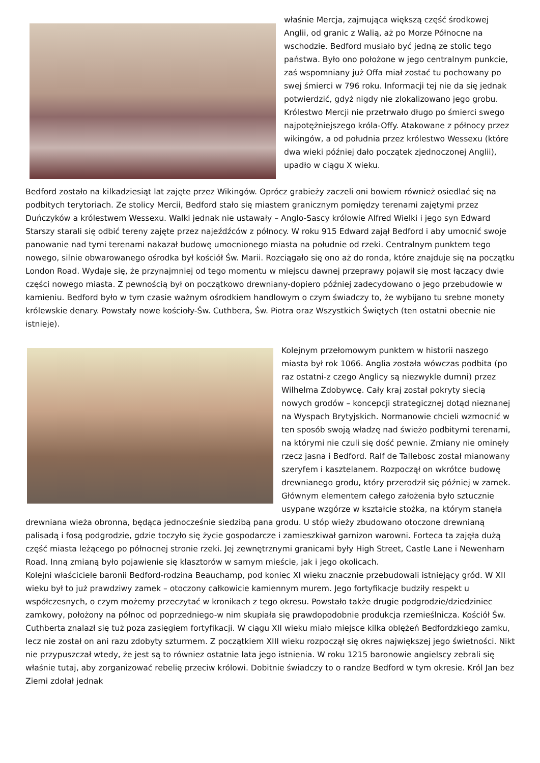właśnie Mercja, zajmująca większą część środkowej Anglii, od granic z Walią, aż po Morze Północne na wschodzie. Bedford musiało być jedną ze stolic tego państwa. Było ono położone w jego centralnym punkcie, zaś wspomniany już Offa miał zostać tu pochowany po swej śmierci w 796 roku. Informacji tej nie da się jednak potwierdzić, gdyż nigdy nie zlokalizowano jego grobu. Królestwo Mercji nie przetrwało długo po śmierci swego najpotężniejszego króla-Offy. Atakowane z północy przez wikingów, a od południa przez królestwo Wessexu (które dwa wieki później dało początek zjednoczonej Anglii), upadło w ciągu X wieku.
Bedford zostało na kilkadziesiąt lat zajęte przez Wikingów. Oprócz grabieży zaczeli oni bowiem również osiedlać się na podbitych terytoriach. Ze stolicy Mercii, Bedford stało się miastem granicznym pomiędzy terenami zajętymi przez Duńczyków a królestwem Wessexu. Walki jednak nie ustawały – Anglo-Sascy królowie Alfred Wielki i jego syn Edward Starszy starali się odbić tereny zajęte przez najeźdźców z północy. W roku 915 Edward zajął Bedford i aby umocnić swoje panowanie nad tymi terenami nakazał budowę umocnionego miasta na południe od rzeki. Centralnym punktem tego nowego, silnie obwarowanego ośrodka był kościół Św. Marii. Rozciągało się ono aż do ronda, które znajduje się na początku London Road. Wydaje się, że przynajmniej od tego momentu w miejscu dawnej przeprawy pojawił się most łączący dwie części nowego miasta. Z pewnością był on początkowo drewniany-dopiero później zadecydowano o jego przebudowie w kamieniu. Bedford było w tym czasie ważnym ośrodkiem handlowym o czym świadczy to, że wybijano tu srebne monety królewskie denary. Powstały nowe kościoły-Św. Cuthbera, Św. Piotra oraz Wszystkich Świętych (ten ostatni obecnie nie istnieje).
Kolejnym przełomowym punktem w historii naszego miasta był rok 1066. Anglia została wówczas podbita (po raz ostatni-z czego Anglicy są niezwykle dumni) przez Wilhelma Zdobywcę. Cały kraj został pokryty siecią nowych grodów – koncepcji strategicznej dotąd nieznanej na Wyspach Brytyjskich. Normanowie chcieli wzmocnić w ten sposób swoją władzę nad świeżo podbitymi terenami, na którymi nie czuli się dość pewnie. Zmiany nie ominęły rzecz jasna i Bedford. Ralf de Tallebosc został mianowany szeryfem i kasztelanem. Rozpoczął on wkrótce budowę drewnianego grodu, który przerodził się później w zamek. Głównym elementem całego założenia było sztucznie usypane wzgórze w kształcie stożka, na którym stanęła drewniana wieża obronna, będąca jednocześnie siedzibą pana grodu. U stóp wieży zbudowano otoczone drewnianą palisadą i fosą podgrodzie, gdzie toczyło się życie gospodarcze i zamieszkiwał garnizon warowni. Forteca ta zajęła dużą część miasta leżącego po północnej stronie rzeki. Jej zewnętrznymi granicami były High Street, Castle Lane i Newenham Road. Inną zmianą było pojawienie się klasztorów w samym mieście, jak i jego okolicach.
Kolejni właściciele baronii Bedford-rodzina Beauchamp, pod koniec XI wieku znacznie przebudowali istniejący gród. W XII wieku był to już prawdziwy zamek – otoczony całkowicie kamiennym murem. Jego fortyfikacje budziły respekt u współczesnych, o czym możemy przeczytać w kronikach z tego okresu. Powstało także drugie podgrodzie/dziedziniec zamkowy, położony na północ od poprzedniego-w nim skupiała się prawdopodobnie produkcja rzemieślnicza. Kościół Św. Cuthberta znalazł się tuż poza zasięgiem fortyfikacji. W ciągu XII wieku miało miejsce kilka oblężeń Bedfordzkiego zamku, lecz nie został on ani razu zdobyty szturmem. Z początkiem XIII wieku rozpoczął się okres największej jego świetności. Nikt nie przypuszczał wtedy, że jest są to równiez ostatnie lata jego istnienia. W roku 1215 baronowie angielscy zebrali się właśnie tutaj, aby zorganizować rebelię przeciw królowi. Dobitnie świadczy to o randze Bedford w tym okresie. Król Jan bez Ziemi zdołał jednak